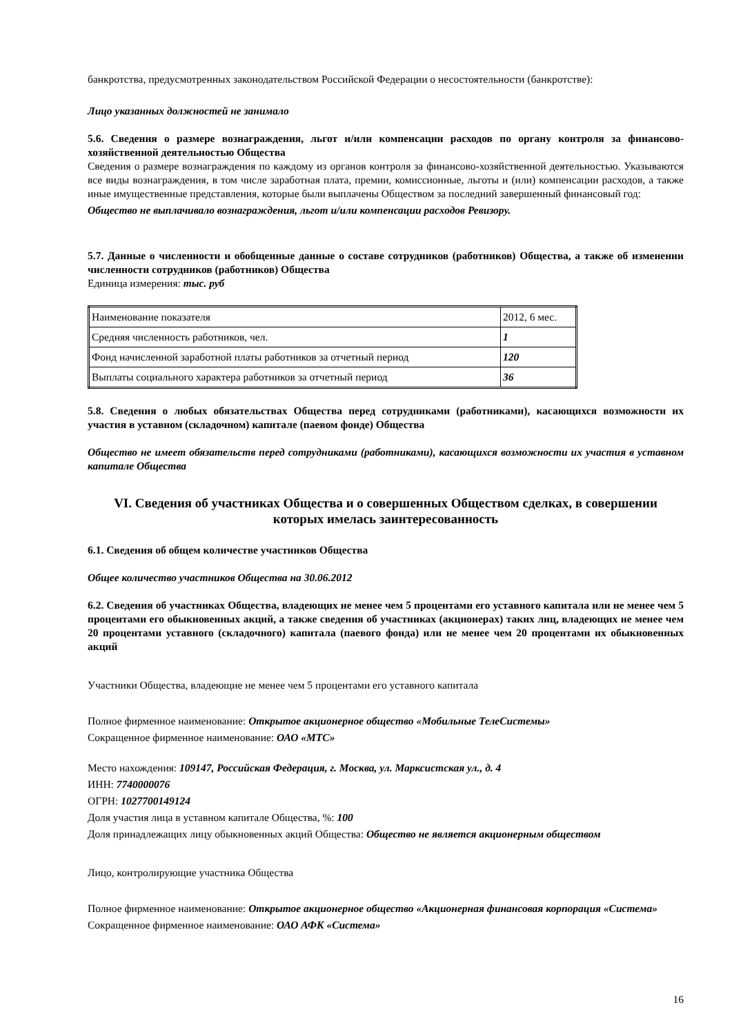банкротства, предусмотренных законодательством Российской Федерации о несостоятельности (банкротстве):
Лицо указанных должностей не занимало
5.6. Сведения о размере вознаграждения, льгот и/или компенсации расходов по органу контроля за финансово-хозяйственной деятельностью Общества
Сведения о размере вознаграждения по каждому из органов контроля за финансово-хозяйственной деятельностью. Указываются все виды вознаграждения, в том числе заработная плата, премии, комиссионные, льготы и (или) компенсации расходов, а также иные имущественные представления, которые были выплачены Обществом за последний завершенный финансовый год:
Общество не выплачивало вознаграждения, льгот и/или компенсации расходов Ревизору.
5.7. Данные о численности и обобщенные данные о составе сотрудников (работников) Общества, а также об изменении численности сотрудников (работников) Общества
Единица измерения: тыс. руб
| Наименование показателя | 2012, 6 мес. |
| Средняя численность работников, чел. | 1 |
| Фонд начисленной заработной платы работников за отчетный период | 120 |
| Выплаты социального характера работников за отчетный период | 36 |
5.8. Сведения о любых обязательствах Общества перед сотрудниками (работниками), касающихся возможности их участия в уставном (складочном) капитале (паевом фонде) Общества
Общество не имеет обязательств перед сотрудниками (работниками), касающихся возможности их участия в уставном капитале Общества
VI. Сведения об участниках Общества и о совершенных Обществом сделках, в совершении которых имелась заинтересованность
6.1. Сведения об общем количестве участников Общества
Общее количество участников Общества на 30.06.2012
6.2. Сведения об участниках Общества, владеющих не менее чем 5 процентами его уставного капитала или не менее чем 5 процентами его обыкновенных акций, а также сведения об участниках (акционерах) таких лиц, владеющих не менее чем 20 процентами уставного (складочного) капитала (паевого фонда) или не менее чем 20 процентами их обыкновенных акций
Участники Общества, владеющие не менее чем 5 процентами его уставного капитала
Полное фирменное наименование: Открытое акционерное общество «Мобильные ТелеСистемы»
Сокращенное фирменное наименование: ОАО «МТС»
Место нахождения: 109147, Российская Федерация, г. Москва, ул. Марксистская ул., д. 4
ИНН: 7740000076
ОГРН: 1027700149124
Доля участия лица в уставном капитале Общества, %: 100
Доля принадлежащих лицу обыкновенных акций Общества: Общество не является акционерным обществом
Лицо, контролирующие участника Общества
Полное фирменное наименование: Открытое акционерное общество «Акционерная финансовая корпорация «Система»
Сокращенное фирменное наименование: ОАО АФК «Система»
16